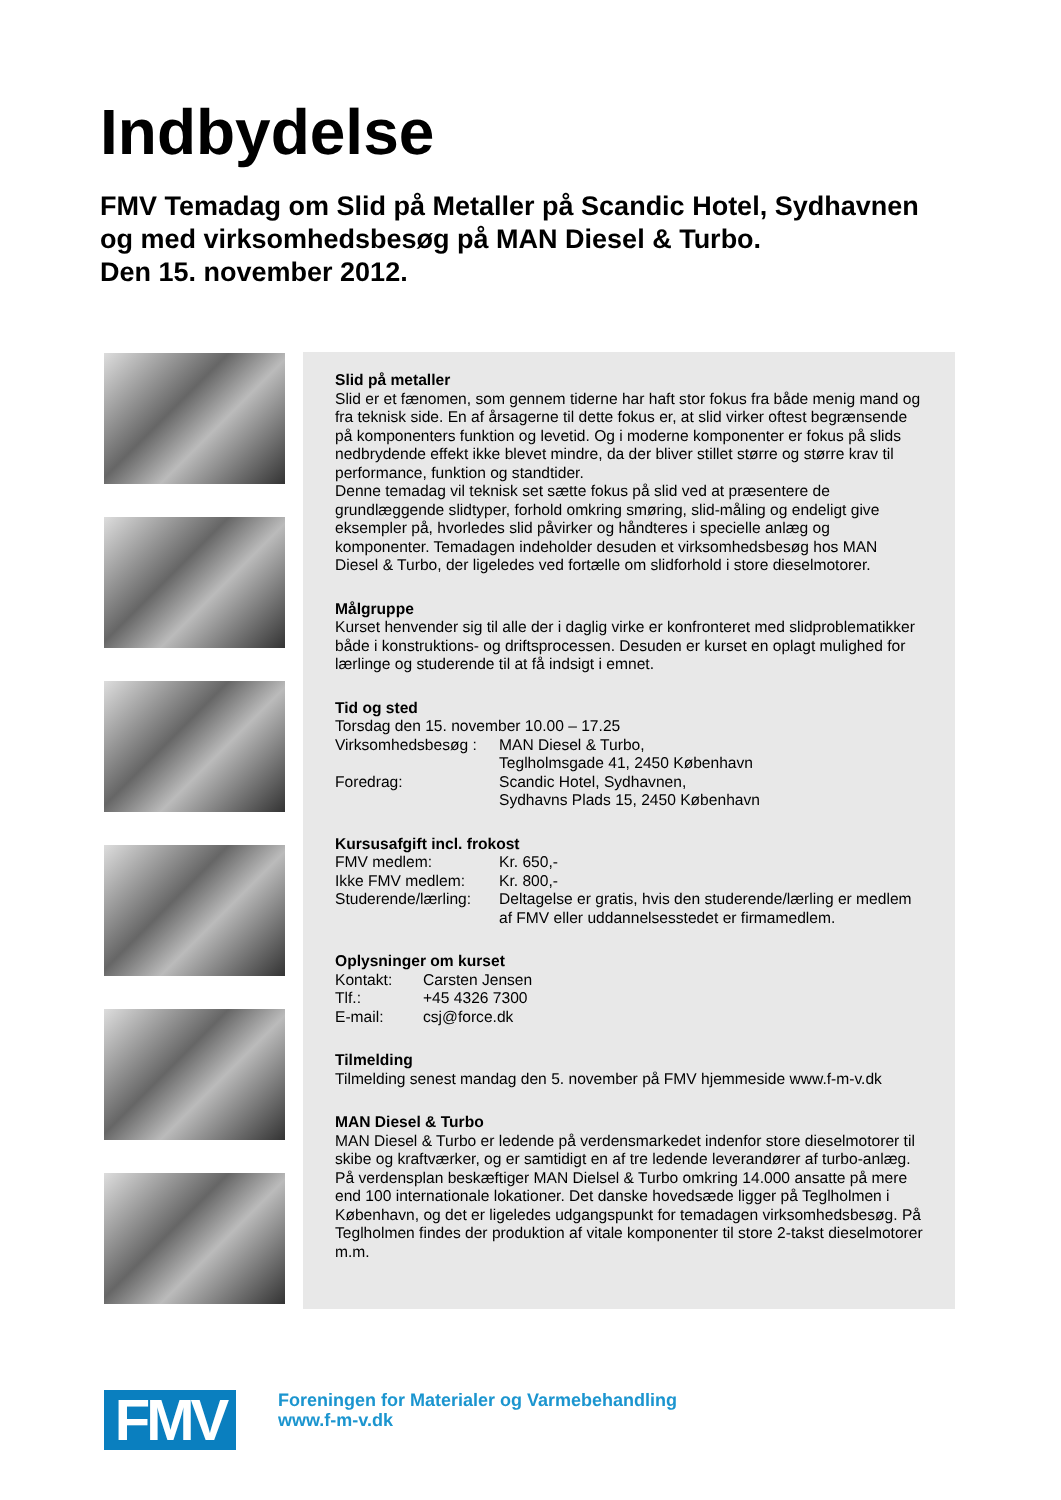Indbydelse
FMV Temadag om Slid på Metaller på Scandic Hotel, Sydhavnen
og med virksomhedsbesøg på MAN Diesel & Turbo.
Den 15. november 2012.
Slid på metaller
Slid er et fænomen, som gennem tiderne har haft stor fokus fra både menig mand og fra teknisk side. En af årsagerne til dette fokus er, at slid virker oftest begrænsende på komponenters funktion og levetid. Og i moderne komponenter er fokus på slids nedbrydende effekt ikke blevet mindre, da der bliver stillet større og større krav til performance, funktion og standtider.
Denne temadag vil teknisk set sætte fokus på slid ved at præsentere de grundlæggende slidtyper, forhold omkring smøring, slid-måling og endeligt give eksempler på, hvorledes slid påvirker og håndteres i specielle anlæg og komponenter. Temadagen indeholder desuden et virksomhedsbesøg hos MAN Diesel & Turbo, der ligeledes ved fortælle om slidforhold i store dieselmotorer.
Målgruppe
Kurset henvender sig til alle der i daglig virke er konfronteret med slidproblematikker både i konstruktions- og driftsprocessen. Desuden er kurset en oplagt mulighed for lærlinge og studerende til at få indsigt i emnet.
Tid og sted
| Torsdag den 15. november 10.00 – 17.25 | |
| Virksomhedsbesøg : | MAN Diesel & Turbo, Teglholmsgade 41, 2450 København |
| Foredrag: | Scandic Hotel, Sydhavnen, Sydhavns Plads 15, 2450 København |
Kursusafgift incl. frokost
| FMV medlem: | Kr. 650,- |
| Ikke FMV medlem: | Kr. 800,- |
| Studerende/lærling: | Deltagelse er gratis, hvis den studerende/lærling er medlem af FMV eller uddannelsesstedet er firmamedlem. |
Oplysninger om kurset
| Kontakt: | Carsten Jensen |
| Tlf.: | +45 4326 7300 |
| E-mail: | csj@force.dk |
Tilmelding
Tilmelding senest mandag den 5. november på FMV hjemmeside www.f-m-v.dk
MAN Diesel & Turbo
MAN Diesel & Turbo er ledende på verdensmarkedet indenfor store dieselmotorer til skibe og kraftværker, og er samtidigt en af tre ledende leverandører af turbo-anlæg. På verdensplan beskæftiger MAN Dielsel & Turbo omkring 14.000 ansatte på mere end 100 internationale lokationer. Det danske hovedsæde ligger på Teglholmen i København, og det er ligeledes udgangspunkt for temadagen virksomhedsbesøg. På Teglholmen findes der produktion af vitale komponenter til store 2-takst dieselmotorer m.m.
FMV
Foreningen for Materialer og Varmebehandling
www.f-m-v.dk